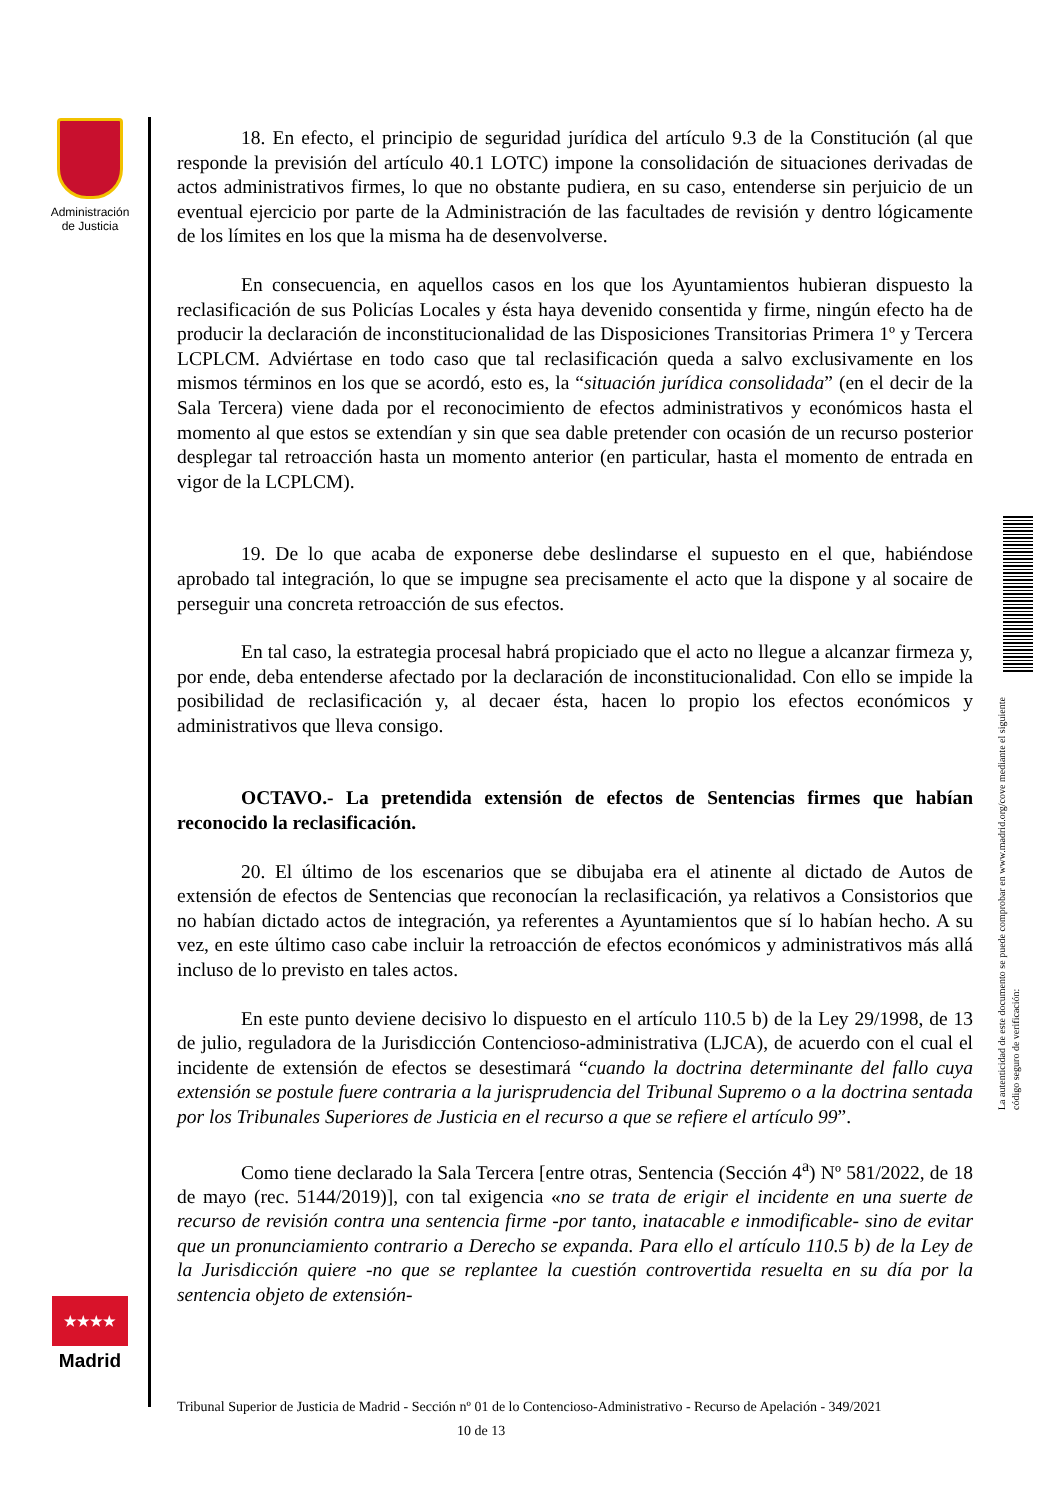Administración de Justicia
★★★★
Madrid
La autenticidad de este documento se puede comprobar en www.madrid.org/cove mediante el siguiente código seguro de verificación:
18. En efecto, el principio de seguridad jurídica del artículo 9.3 de la Constitución (al que responde la previsión del artículo 40.1 LOTC) impone la consolidación de situaciones derivadas de actos administrativos firmes, lo que no obstante pudiera, en su caso, entenderse sin perjuicio de un eventual ejercicio por parte de la Administración de las facultades de revisión y dentro lógicamente de los límites en los que la misma ha de desenvolverse.
En consecuencia, en aquellos casos en los que los Ayuntamientos hubieran dispuesto la reclasificación de sus Policías Locales y ésta haya devenido consentida y firme, ningún efecto ha de producir la declaración de inconstitucionalidad de las Disposiciones Transitorias Primera 1º y Tercera LCPLCM. Adviértase en todo caso que tal reclasificación queda a salvo exclusivamente en los mismos términos en los que se acordó, esto es, la “situación jurídica consolidada” (en el decir de la Sala Tercera) viene dada por el reconocimiento de efectos administrativos y económicos hasta el momento al que estos se extendían y sin que sea dable pretender con ocasión de un recurso posterior desplegar tal retroacción hasta un momento anterior (en particular, hasta el momento de entrada en vigor de la LCPLCM).
19. De lo que acaba de exponerse debe deslindarse el supuesto en el que, habiéndose aprobado tal integración, lo que se impugne sea precisamente el acto que la dispone y al socaire de perseguir una concreta retroacción de sus efectos.
En tal caso, la estrategia procesal habrá propiciado que el acto no llegue a alcanzar firmeza y, por ende, deba entenderse afectado por la declaración de inconstitucionalidad. Con ello se impide la posibilidad de reclasificación y, al decaer ésta, hacen lo propio los efectos económicos y administrativos que lleva consigo.
OCTAVO.- La pretendida extensión de efectos de Sentencias firmes que habían reconocido la reclasificación.
20. El último de los escenarios que se dibujaba era el atinente al dictado de Autos de extensión de efectos de Sentencias que reconocían la reclasificación, ya relativos a Consistorios que no habían dictado actos de integración, ya referentes a Ayuntamientos que sí lo habían hecho. A su vez, en este último caso cabe incluir la retroacción de efectos económicos y administrativos más allá incluso de lo previsto en tales actos.
En este punto deviene decisivo lo dispuesto en el artículo 110.5 b) de la Ley 29/1998, de 13 de julio, reguladora de la Jurisdicción Contencioso-administrativa (LJCA), de acuerdo con el cual el incidente de extensión de efectos se desestimará “cuando la doctrina determinante del fallo cuya extensión se postule fuere contraria a la jurisprudencia del Tribunal Supremo o a la doctrina sentada por los Tribunales Superiores de Justicia en el recurso a que se refiere el artículo 99”.
Como tiene declarado la Sala Tercera [entre otras, Sentencia (Sección 4<sup>a</sup>) Nº 581/2022, de 18 de mayo (rec. 5144/2019)], con tal exigencia «no se trata de erigir el incidente en una suerte de recurso de revisión contra una sentencia firme -por tanto, inatacable e inmodificable- sino de evitar que un pronunciamiento contrario a Derecho se expanda. Para ello el artículo 110.5 b) de la Ley de la Jurisdicción quiere -no que se replantee la cuestión controvertida resuelta en su día por la sentencia objeto de extensión-
Tribunal Superior de Justicia de Madrid - Sección nº 01 de lo Contencioso-Administrativo - Recurso de Apelación - 349/2021 10 de 13